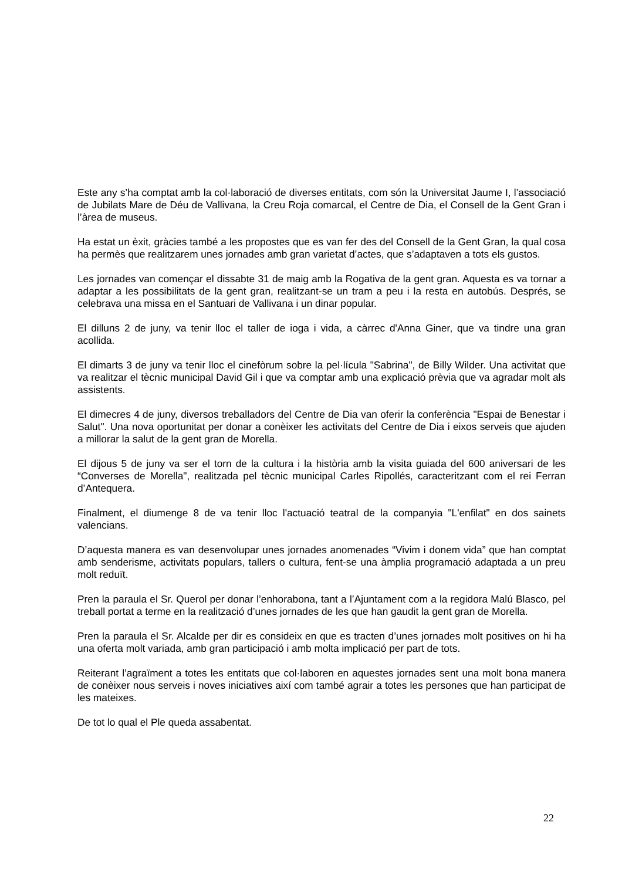Este any s’ha comptat amb la col·laboració de diverses entitats, com són la Universitat Jaume I, l’associació de Jubilats Mare de Déu de Vallivana, la Creu Roja comarcal, el Centre de Dia, el Consell de la Gent Gran i l’àrea de museus.
Ha estat un èxit, gràcies també a les propostes que es van fer des del Consell de la Gent Gran, la qual cosa ha permès que realitzarem unes jornades amb gran varietat d’actes, que s’adaptaven a tots els gustos.
Les jornades van començar el dissabte 31 de maig amb la Rogativa de la gent gran. Aquesta es va tornar a adaptar a les possibilitats de la gent gran, realitzant-se un tram a peu i la resta en autobús. Després, se celebrava una missa en el Santuari de Vallivana i un dinar popular.
El dilluns 2 de juny, va tenir lloc el taller de ioga i vida, a càrrec d'Anna Giner, que va tindre una gran acollida.
El dimarts 3 de juny va tenir lloc el cinefòrum sobre la pel·lícula "Sabrina", de Billy Wilder. Una activitat que va realitzar el tècnic municipal David Gil i que va comptar amb una explicació prèvia que va agradar molt als assistents.
El dimecres 4 de juny, diversos treballadors del Centre de Dia van oferir la conferència "Espai de Benestar i Salut". Una nova oportunitat per donar a conèixer les activitats del Centre de Dia i eixos serveis que ajuden a millorar la salut de la gent gran de Morella.
El dijous 5 de juny va ser el torn de la cultura i la història amb la visita guiada del 600 aniversari de les “Converses de Morella", realitzada pel tècnic municipal Carles Ripollés, caracteritzant com el rei Ferran d’Antequera.
Finalment, el diumenge 8 de va tenir lloc l'actuació teatral de la companyia "L'enfilat" en dos sainets valencians.
D’aquesta manera es van desenvolupar unes jornades anomenades “Vivim i donem vida” que han comptat amb senderisme, activitats populars, tallers o cultura, fent-se una àmplia programació adaptada a un preu molt reduït.
Pren la paraula el Sr. Querol per donar l’enhorabona, tant a l’Ajuntament com a la regidora Malú Blasco, pel treball portat a terme en la realització d’unes jornades de les que han gaudit la gent gran de Morella.
Pren la paraula el Sr. Alcalde per dir es consideix en que es tracten d’unes jornades molt positives on hi ha una oferta molt variada, amb gran participació i amb molta implicació per part de tots.
Reiterant l’agraïment a totes les entitats que col·laboren en aquestes jornades sent una molt bona manera de conèixer nous serveis i noves iniciatives així com també agrair a totes les persones que han participat de les mateixes.
De tot lo qual el Ple queda assabentat.
22